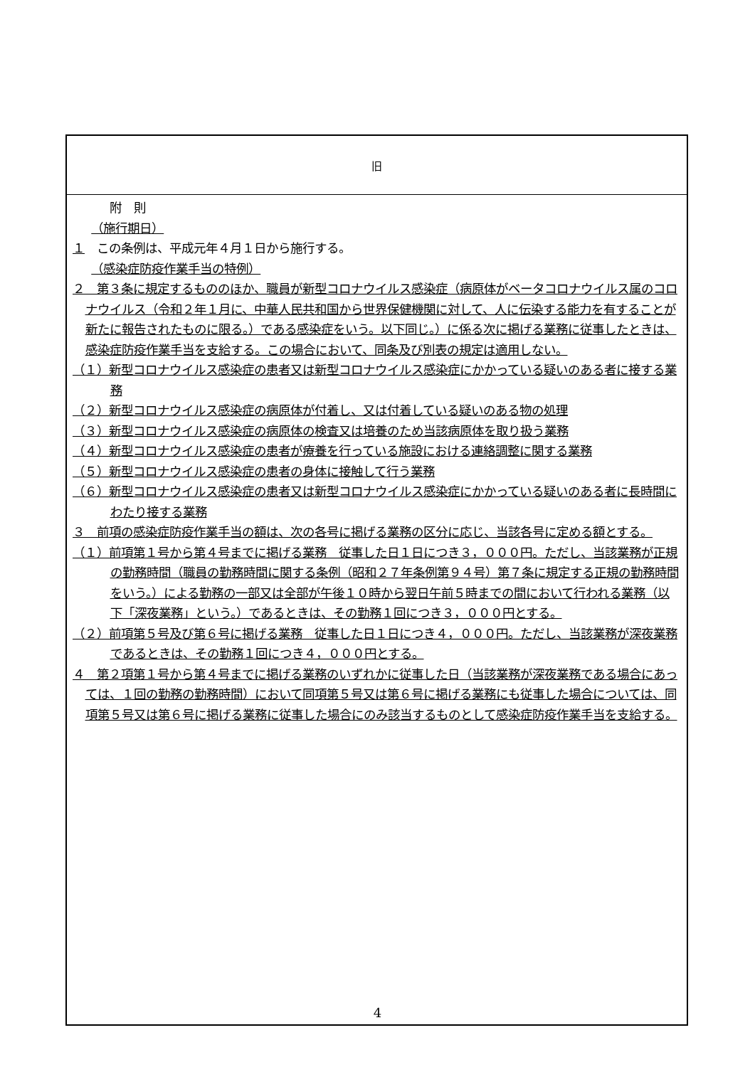| 旧 |
| --- |
| 附 則 （施行期日） １ この条例は、平成元年４月１日から施行する。 （感染症防疫作業手当の特例） ２ 第３条に規定するもののほか、職員が新型コロナウイルス感染症（病原体がベータコロナウイルス属のコロナウイルス（令和２年１月に、中華人民共和国から世界保健機関に対して、人に伝染する能力を有することが新たに報告されたものに限る。）である感染症をいう。以下同じ。）に係る次に掲げる業務に従事したときは、感染症防疫作業手当を支給する。この場合において、同条及び別表の規定は適用しない。 （１）新型コロナウイルス感染症の患者又は新型コロナウイルス感染症にかかっている疑いのある者に接する業務 （２）新型コロナウイルス感染症の病原体が付着し、又は付着している疑いのある物の処理 （３）新型コロナウイルス感染症の病原体の検査又は培養のため当該病原体を取り扱う業務 （４）新型コロナウイルス感染症の患者が療養を行っている施設における連絡調整に関する業務 （５）新型コロナウイルス感染症の患者の身体に接触して行う業務 （６）新型コロナウイルス感染症の患者又は新型コロナウイルス感染症にかかっている疑いのある者に長時間にわたり接する業務 ３ 前項の感染症防疫作業手当の額は、次の各号に掲げる業務の区分に応じ、当該各号に定める額とする。 （１）前項第１号から第４号までに掲げる業務 従事した日１日につき３，０００円。ただし、当該業務が正規の勤務時間（職員の勤務時間に関する条例（昭和２７年条例第９４号）第７条に規定する正規の勤務時間をいう。）による勤務の一部又は全部が午後１０時から翌日午前５時までの間において行われる業務（以下「深夜業務」という。）であるときは、その勤務１回につき３，０００円とする。 （２）前項第５号及び第６号に掲げる業務 従事した日１日につき４，０００円。ただし、当該業務が深夜業務であるときは、その勤務１回につき４，０００円とする。 ４ 第２項第１号から第４号までに掲げる業務のいずれかに従事した日（当該業務が深夜業務である場合にあっては、１回の勤務の勤務時間）において同項第５号又は第６号に掲げる業務にも従事した場合については、同項第５号又は第６号に掲げる業務に従事した場合にのみ該当するものとして感染症防疫作業手当を支給する。 |
4